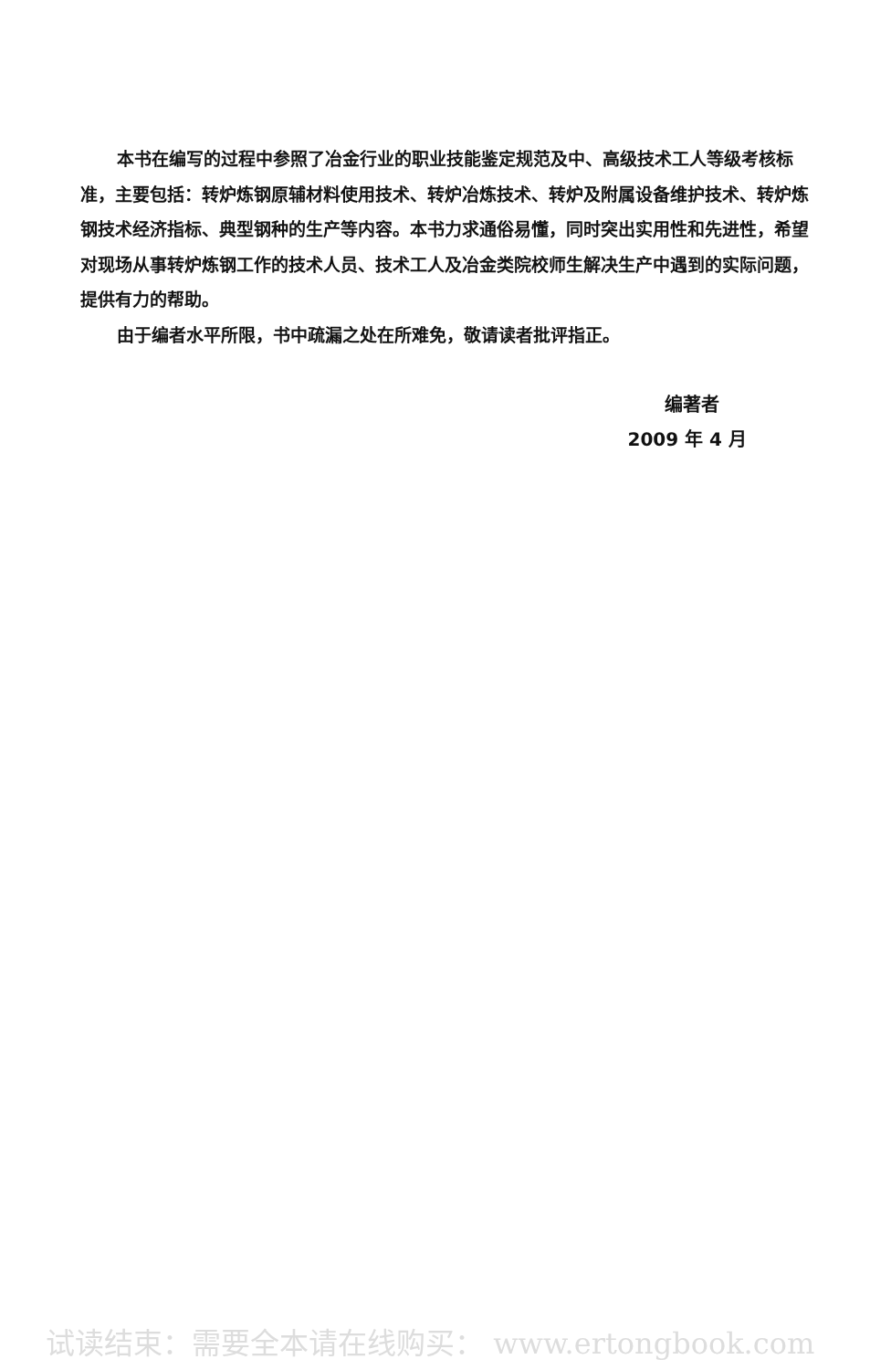本书在编写的过程中参照了冶金行业的职业技能鉴定规范及中、高级技术工人等级考核标准，主要包括：转炉炼钢原辅材料使用技术、转炉冶炼技术、转炉及附属设备维护技术、转炉炼钢技术经济指标、典型钢种的生产等内容。本书力求通俗易懂，同时突出实用性和先进性，希望对现场从事转炉炼钢工作的技术人员、技术工人及冶金类院校师生解决生产中遇到的实际问题，提供有力的帮助。
由于编者水平所限，书中疏漏之处在所难免，敬请读者批评指正。
编著者
2009 年 4 月
试读结束：需要全本请在线购买： www.ertongbook.com